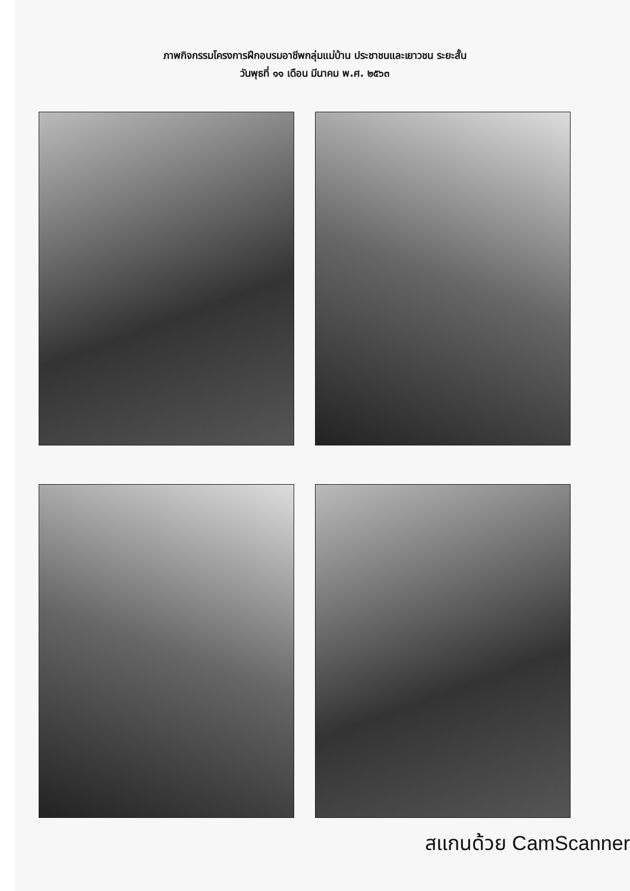ภาพกิจกรรมโครงการฝึกอบรมอาชีพกลุ่มแม่บ้าน ประชาชนและเยาวชน ระยะสั้น
วันพุธที่ ๑๑ เดือน มีนาคม พ.ศ. ๒๕๖๓
สแกนด้วย CamScanner